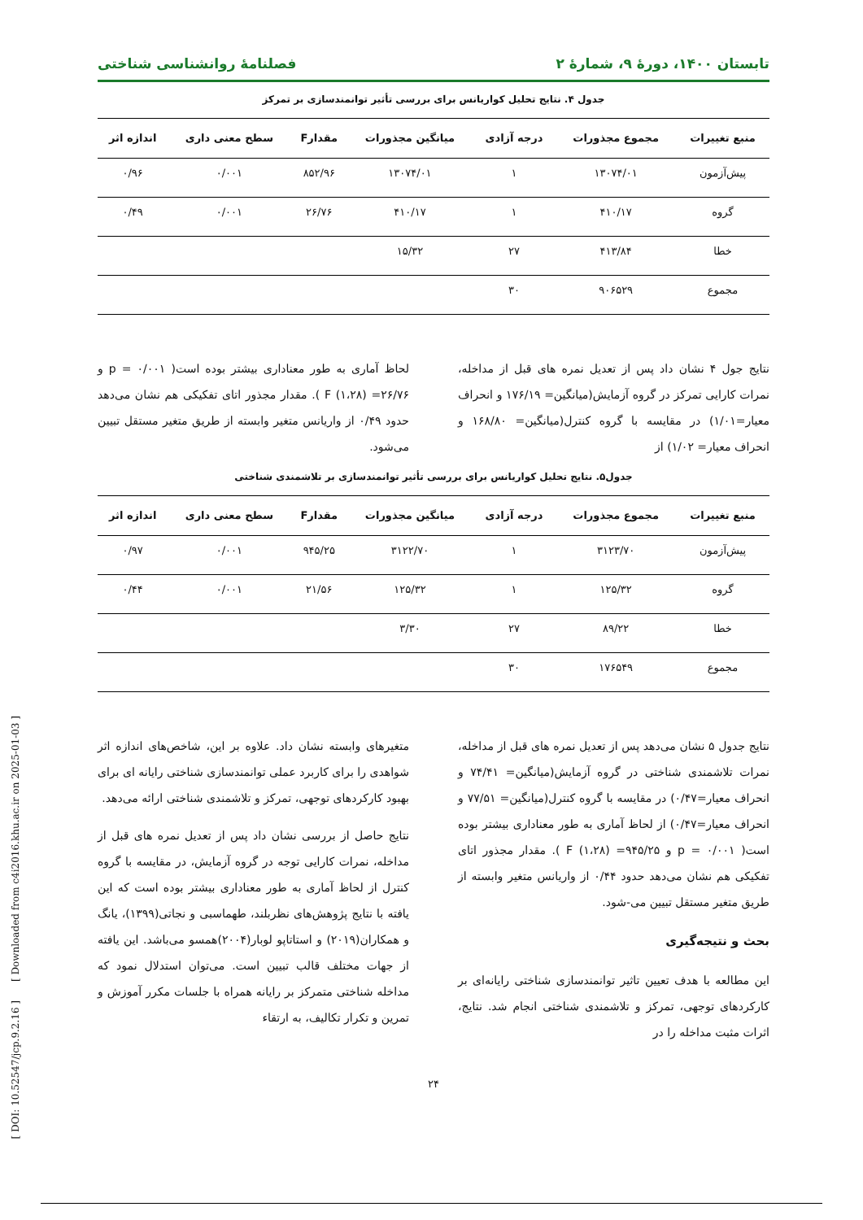تابستان ۱۴۰۰، دورهٔ ۹، شمارهٔ ۲ فصلنامهٔ روانشناسی شناختی
جدول ۴. نتایج تحلیل کواریانس برای بررسی تأثیر توانمندسازی بر تمرکز
| منبع تغییرات | مجموع مجذورات | درجه آزادی | میانگین مجذورات | مقدارF | سطح معنی داری | اندازه اثر |
| --- | --- | --- | --- | --- | --- | --- |
| پیش‌آزمون | ۱۳۰۷۴/۰۱ | ۱ | ۱۳۰۷۴/۰۱ | ۸۵۲/۹۶ | ۰/۰۰۱ | ۰/۹۶ |
| گروه | ۴۱۰/۱۷ | ۱ | ۴۱۰/۱۷ | ۲۶/۷۶ | ۰/۰۰۱ | ۰/۴۹ |
| خطا | ۴۱۳/۸۴ | ۲۷ | ۱۵/۳۲ | | | |
| مجموع | ۹۰۶۵۲۹ | ۳۰ | | | | |
نتایج جول ۴ نشان داد پس از تعدیل نمره های قبل از مداخله، نمرات کارایی تمرکز در گروه آزمایش(میانگین= ۱۷۶/۱۹ و انحراف معیار=۱/۰۱) در مقایسه با گروه کنترل(میانگین= ۱۶۸/۸۰ و انحراف معیار= ۱/۰۲) از
لحاظ آماری به طور معناداری بیشتر بوده است( ۰/۰۰۱ = p و ۲۶/۷۶= (۱،۲۸) F ). مقدار مجذور اتای تفکیکی هم نشان می‌دهد حدود ۰/۴۹ از واریانس متغیر وابسته از طریق متغیر مستقل تبیین می‌شود.
جدول۵. نتایج تحلیل کواریانس برای بررسی تأثیر توانمندسازی بر تلاشمندی شناختی
| منبع تغییرات | مجموع مجذورات | درجه آزادی | میانگین مجذورات | مقدارF | سطح معنی داری | اندازه اثر |
| --- | --- | --- | --- | --- | --- | --- |
| پیش‌آزمون | ۳۱۲۳/۷۰ | ۱ | ۳۱۲۲/۷۰ | ۹۴۵/۲۵ | ۰/۰۰۱ | ۰/۹۷ |
| گروه | ۱۲۵/۳۲ | ۱ | ۱۲۵/۳۲ | ۲۱/۵۶ | ۰/۰۰۱ | ۰/۴۴ |
| خطا | ۸۹/۲۲ | ۲۷ | ۳/۳۰ | | | |
| مجموع | ۱۷۶۵۴۹ | ۳۰ | | | | |
نتایج جدول ۵ نشان می‌دهد پس از تعدیل نمره های قبل از مداخله، نمرات تلاشمندی شناختی در گروه آزمایش(میانگین= ۷۴/۴۱ و انحراف معیار=۰/۴۷) در مقایسه با گروه کنترل(میانگین= ۷۷/۵۱ و انحراف معیار=۰/۴۷) از لحاظ آماری به طور معناداری بیشتر بوده است( ۰/۰۰۱ = p و ۹۴۵/۲۵= (۱،۲۸) F ). مقدار مجذور اتای تفکیکی هم نشان می‌دهد حدود ۰/۴۴ از واریانس متغیر وابسته از طریق متغیر مستقل تبیین می-شود.
بحث و نتیجه‌گیری
این مطالعه با هدف تعیین تاثیر توانمندسازی شناختی رایانه‌ای بر کارکردهای توجهی، تمرکز و تلاشمندی شناختی انجام شد. نتایج، اثرات مثبت مداخله را در
متغیرهای وابسته نشان داد. علاوه بر این، شاخص‌های اندازه اثر شواهدی را برای کاربرد عملی توانمندسازی شناختی رایانه ای برای بهبود کارکردهای توجهی، تمرکز و تلاشمندی شناختی ارائه می‌دهد.
نتایج حاصل از بررسی نشان داد پس از تعدیل نمره های قبل از مداخله، نمرات کارایی توجه در گروه آزمایش، در مقایسه با گروه کنترل از لحاظ آماری به طور معناداری بیشتر بوده است که این یافته با نتایج پژوهش‌های نظربلند، طهماسبی و نجاتی(۱۳۹۹)، یانگ و همکاران(۲۰۱۹) و استاتاپو لوبار(۲۰۰۴)همسو می‌باشد. این یافته از جهات مختلف قالب تبیین است. می‌توان استدلال نمود که مداخله شناختی متمرکز بر رایانه همراه با جلسات مکرر آموزش و تمرین و تکرار تکالیف، به ارتقاء
۲۴
[ DOI: 10.52547/jcp.9.2.16 ] [ Downloaded from c4i2016.khu.ac.ir on 2025-01-03 ]